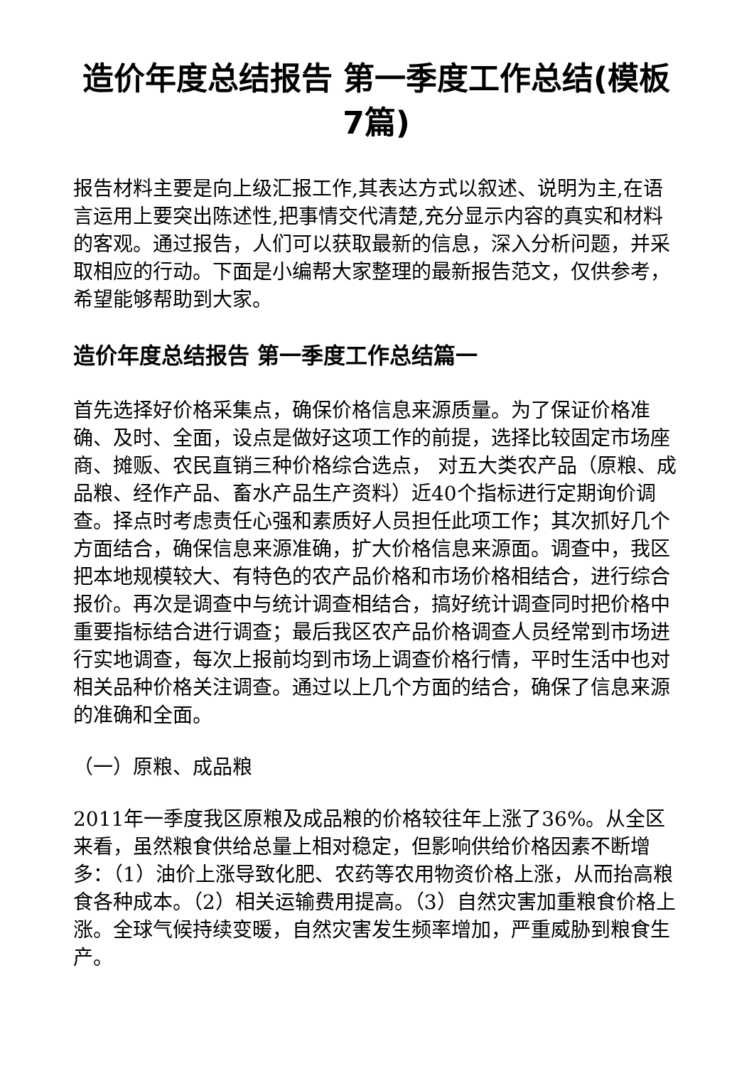造价年度总结报告 第一季度工作总结(模板7篇)
报告材料主要是向上级汇报工作,其表达方式以叙述、说明为主,在语言运用上要突出陈述性,把事情交代清楚,充分显示内容的真实和材料的客观。通过报告，人们可以获取最新的信息，深入分析问题，并采取相应的行动。下面是小编帮大家整理的最新报告范文，仅供参考，希望能够帮助到大家。
造价年度总结报告 第一季度工作总结篇一
首先选择好价格采集点，确保价格信息来源质量。为了保证价格准确、及时、全面，设点是做好这项工作的前提，选择比较固定市场座商、摊贩、农民直销三种价格综合选点， 对五大类农产品（原粮、成品粮、经作产品、畜水产品生产资料）近40个指标进行定期询价调查。择点时考虑责任心强和素质好人员担任此项工作；其次抓好几个方面结合，确保信息来源准确，扩大价格信息来源面。调查中，我区把本地规模较大、有特色的农产品价格和市场价格相结合，进行综合报价。再次是调查中与统计调查相结合，搞好统计调查同时把价格中重要指标结合进行调查；最后我区农产品价格调查人员经常到市场进行实地调查，每次上报前均到市场上调查价格行情，平时生活中也对相关品种价格关注调查。通过以上几个方面的结合，确保了信息来源的准确和全面。
（一）原粮、成品粮
2011年一季度我区原粮及成品粮的价格较往年上涨了36%。从全区来看，虽然粮食供给总量上相对稳定，但影响供给价格因素不断增多：（1）油价上涨导致化肥、农药等农用物资价格上涨，从而抬高粮食各种成本。（2）相关运输费用提高。（3）自然灾害加重粮食价格上涨。全球气候持续变暖，自然灾害发生频率增加，严重威胁到粮食生产。